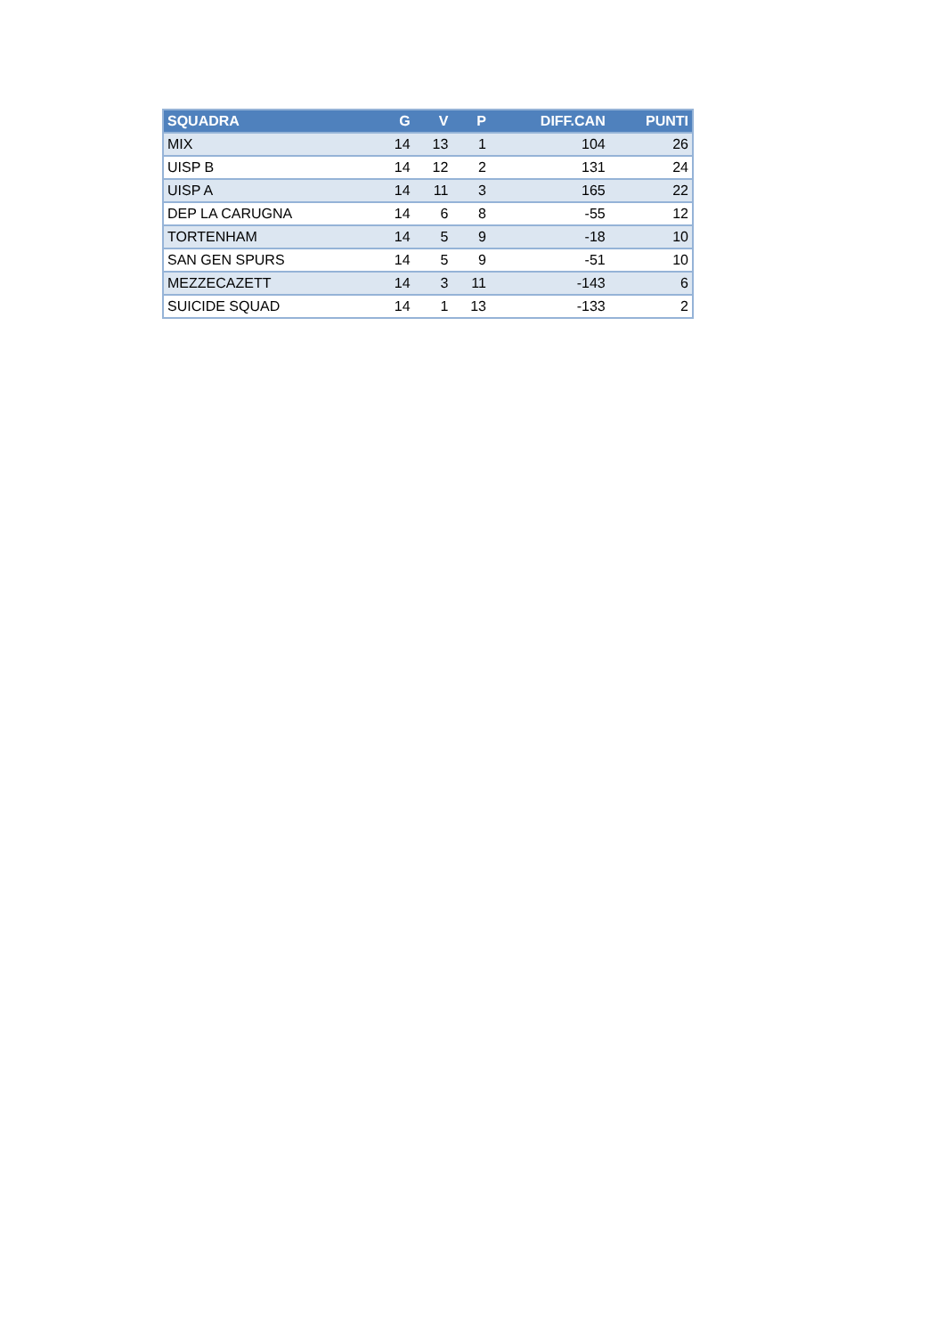| SQUADRA | G | V | P | DIFF.CAN | PUNTI |
| --- | --- | --- | --- | --- | --- |
| MIX | 14 | 13 | 1 | 104 | 26 |
| UISP B | 14 | 12 | 2 | 131 | 24 |
| UISP A | 14 | 11 | 3 | 165 | 22 |
| DEP LA CARUGNA | 14 | 6 | 8 | -55 | 12 |
| TORTENHAM | 14 | 5 | 9 | -18 | 10 |
| SAN GEN SPURS | 14 | 5 | 9 | -51 | 10 |
| MEZZECAZETT | 14 | 3 | 11 | -143 | 6 |
| SUICIDE SQUAD | 14 | 1 | 13 | -133 | 2 |